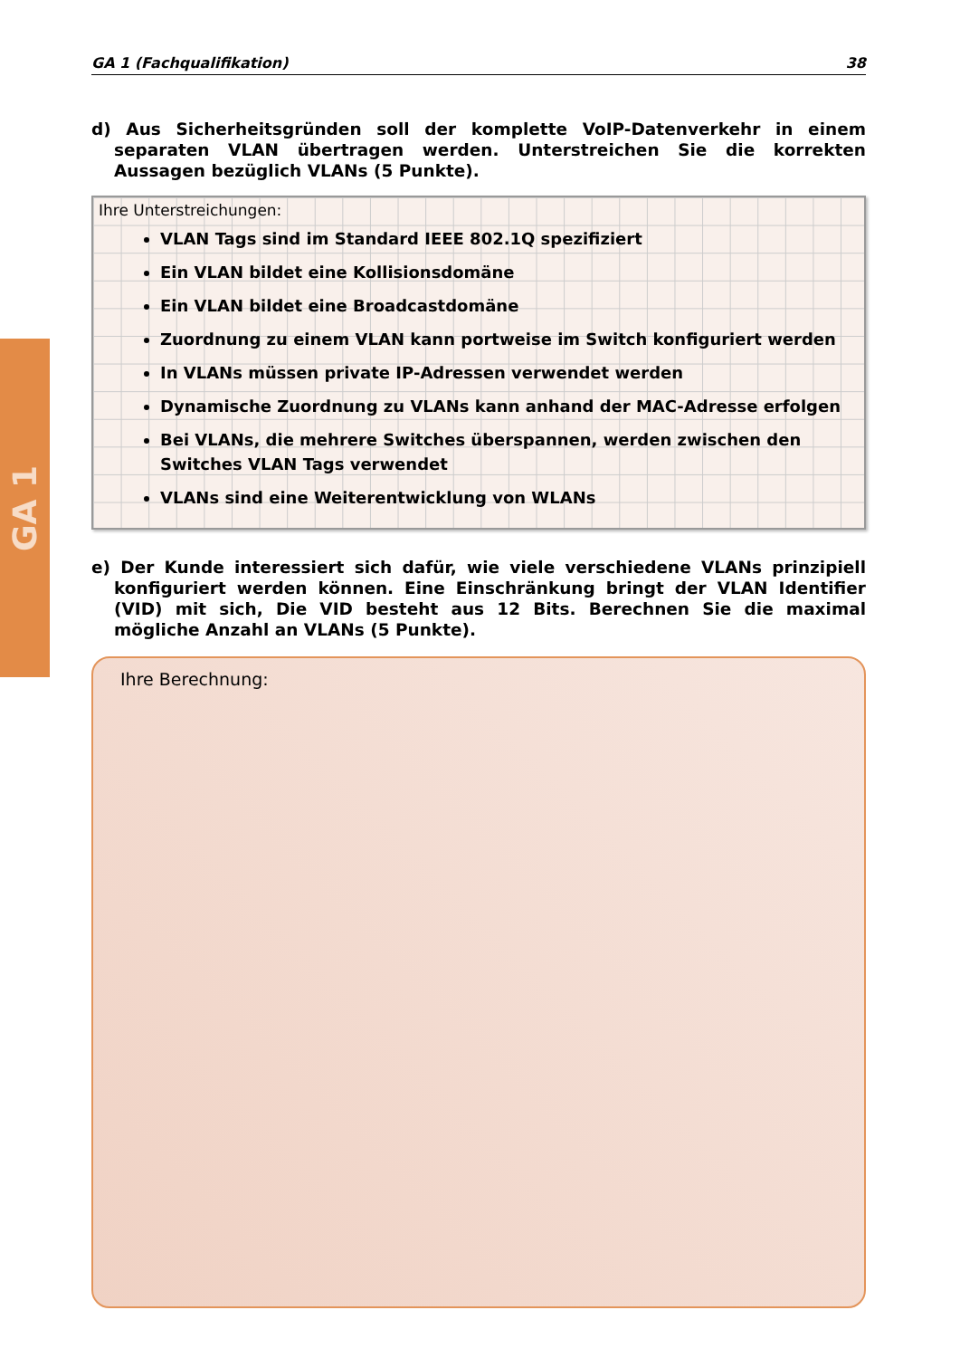GA 1
GA 1 (Fachqualifikation) 38
d) Aus Sicherheitsgründen soll der komplette VoIP-Datenverkehr in einem separaten VLAN übertragen werden. Unterstreichen Sie die korrekten Aussagen bezüglich VLANs (5 Punkte).
Ihre Unterstreichungen:
VLAN Tags sind im Standard IEEE 802.1Q spezifiziert
Ein VLAN bildet eine Kollisionsdomäne
Ein VLAN bildet eine Broadcastdomäne
Zuordnung zu einem VLAN kann portweise im Switch konfiguriert werden
In VLANs müssen private IP-Adressen verwendet werden
Dynamische Zuordnung zu VLANs kann anhand der MAC-Adresse erfolgen
Bei VLANs, die mehrere Switches überspannen, werden zwischen den Switches VLAN Tags verwendet
VLANs sind eine Weiterentwicklung von WLANs
e) Der Kunde interessiert sich dafür, wie viele verschiedene VLANs prinzipiell konfiguriert werden können. Eine Einschränkung bringt der VLAN Identifier (VID) mit sich, Die VID besteht aus 12 Bits. Berechnen Sie die maximal mögliche Anzahl an VLANs (5 Punkte).
Ihre Berechnung: